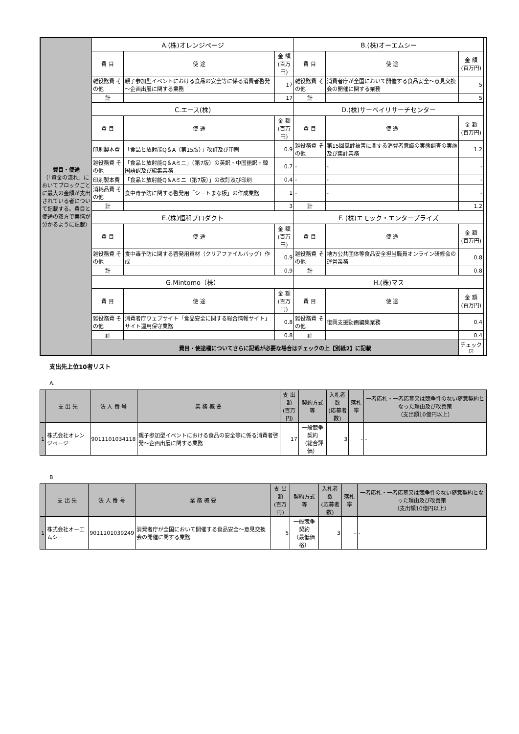| 費目・使途 （「資金の流れ」においてブロックごとに最大の金額が支出されている者について記載する。費目と使途の双方で実情が分かるように記載） | A.(株)オレンジページ | | | B.(株)オーエムシー | | | |
| | 費 目 | 使 途 | 金 額 (百万円) | 費 目 | 使 途 | 金 額 (百万円) | |
| | 雑役務費 その他 | 親子参加型イベントにおける食品の安全等に係る消費者啓発～企画出展に関する業務 | 17 | 雑役務費 その他 | 消費者庁が全国において開催する食品安全～意見交換会の開催に関する業務 | 5 | |
| | 計 | | 17 | 計 | | 5 | |
| | C.エース(株) | | | D.(株)サーベイリサーチセンター | | | |
| | 費 目 | 使 途 | 金 額 (百万円) | 費 目 | 使 途 | 金 額 (百万円) | |
| | 印刷製本費 | 「食品と放射能Q＆A（第15版）」改訂及び印刷 | 0.9 | 雑役務費 その他 | 第15回風評被害に関する消費者意識の実態調査の実施及び集計業務 | 1.2 | |
| | 雑役務費 その他 | 「食品と放射能Q＆Aミニ」（第7版）の英訳・中国語訳・韓国語訳及び編集業務 | 0.7 | - | - | - | |
| | 印刷製本費 | 「食品と放射能Q＆Aミニ（第7版）」の改訂及び印刷 | 0.4 | - | - | - | |
| | 消耗品費 その他 | 食中毒予防に関する啓発用「シートまな板」の作成業務 | 1 | - | - | - | |
| | 計 | | 3 | 計 | | 1.2 | |
| | E.(株)恒和プロダクト | | | F. (株)エモック・エンタープライズ | | | |
| | 費 目 | 使 途 | 金 額 (百万円) | 費 目 | 使 途 | 金 額 (百万円) | |
| | 雑役務費 その他 | 食中毒予防に関する啓発用資材（クリアファイルバッグ）作成 | 0.9 | 雑役務費 その他 | 地方公共団体等食品安全担当職員オンライン研修会の運営業務 | 0.8 | |
| | 計 | | 0.9 | 計 | | 0.8 | |
| | G.Mintomo（株） | | | H.(株)マス | | | |
| | 費 目 | 使 途 | 金 額 (百万円) | 費 目 | 使 途 | 金 額 (百万円) | |
| | 雑役務費 その他 | 消費者庁ウェブサイト「食品安全に関する総合情報サイト」サイト運用保守業務 | 0.8 | 雑役務費 その他 | 復興支援動画編集業務 | 0.4 | |
| | 計 | | 0.8 | 計 | | 0.4 | |
| | 費目・使途欄についてさらに記載が必要な場合はチェックの上【別紙2】に記載 | | | | | チェック ☑ | |
支出先上位10者リスト
A.
| | 支 出 先 | 法 人 番 号 | 業 務 概 要 | 支 出 額 (百万円) | 契約方式等 | 入札者数 (応募者数) | 落札率 | 一者応札・一者応募又は競争性のない随意契約となった理由及び改善策 （支出額10億円以上） |
| --- | --- | --- | --- | --- | --- | --- | --- | --- |
| 1 | 株式会社オレンジページ | 9011101034118 | 親子参加型イベントにおける食品の安全等に係る消費者啓発～企画出展に関する業務 | 17 | 一般競争契約 （総合評価） | 3 | - | - |
B
| | 支 出 先 | 法 人 番 号 | 業 務 概 要 | 支 出 額 (百万円) | 契約方式等 | 入札者数 (応募者数) | 落札率 | 一者応札・一者応募又は競争性のない随意契約となった理由及び改善策 （支出額10億円以上） |
| --- | --- | --- | --- | --- | --- | --- | --- | --- |
| 1 | 株式会社オーエムシー | 9011101039249 | 消費者庁が全国において開催する食品安全～意見交換会の開催に関する業務 | 5 | 一般競争契約 （最低価格） | 3 | - | - |